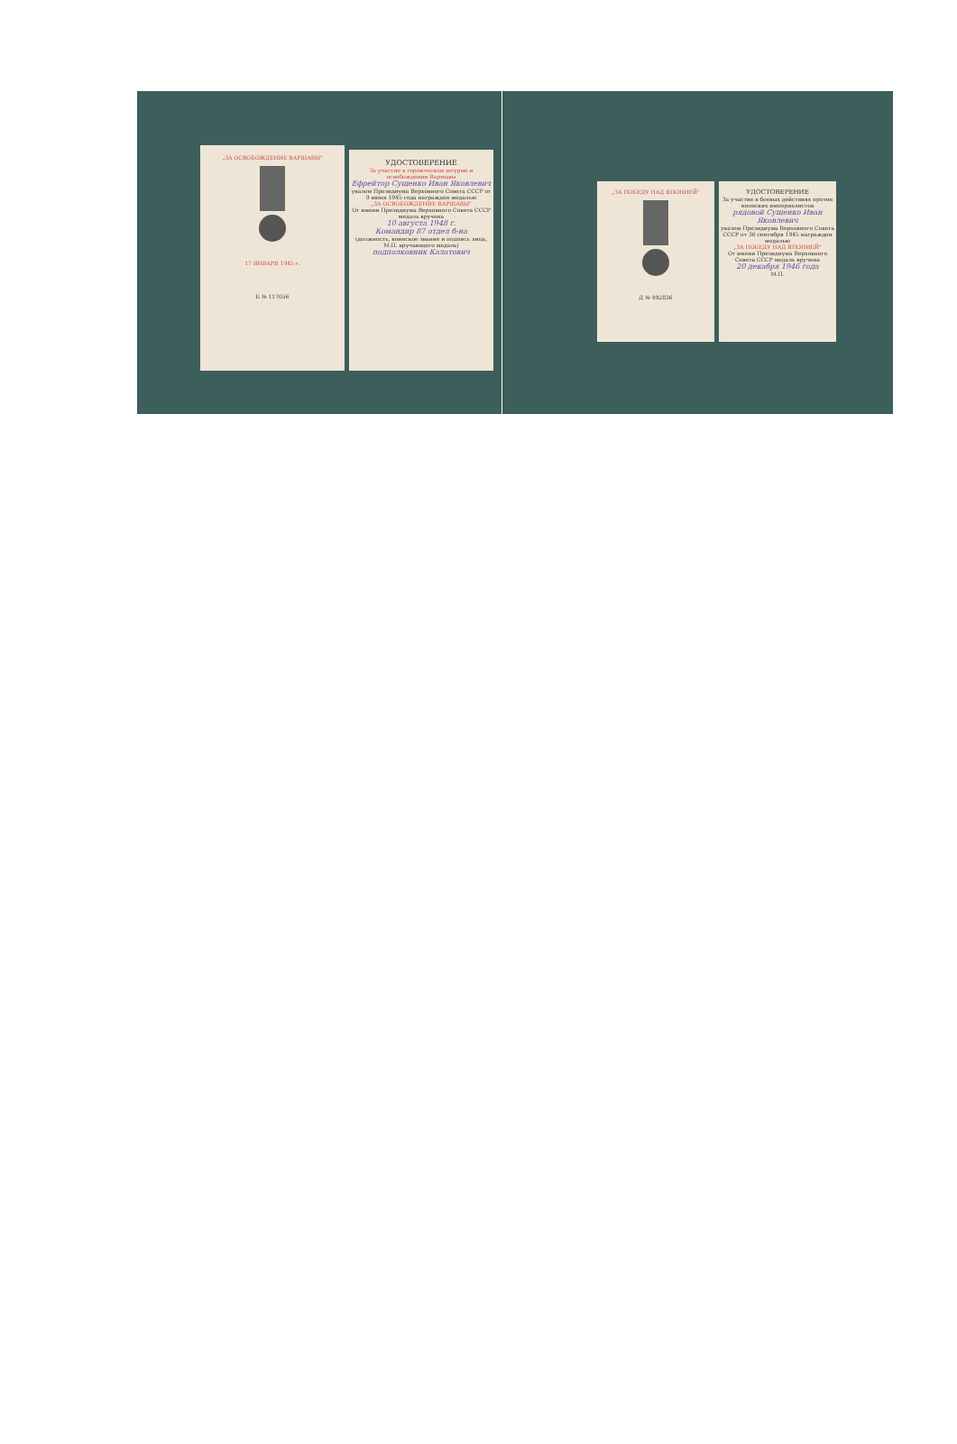„ЗА ОСВОБОЖДЕНИЕ ВАРШАВЫ"
17 ЯНВАРЯ 1945 г.
Б № 117056
УДОСТОВЕРЕНИЕ
За участие в героическом штурме и освобождении Варшавы
Ефрейтор Сущенко Иван Яковлевич
указом Президиума Верховного Совета СССР от 9 июня 1945 года награжден медалью
„ЗА ОСВОБОЖДЕНИЕ ВАРШАВЫ"
От имени Президиума Верховного Совета СССР медаль вручена
10 августа 1948 г.
Командир 87 отдел б-на
(должность, воинское звание и подпись лица, М.П. вручающего медаль)
подполковник Калатович
„ЗА ПОБЕДУ НАД ЯПОНИЕЙ"
Д № 492836
УДОСТОВЕРЕНИЕ
За участие в боевых действиях против японских империалистов
рядовой Сущенко Иван Яковлевич
указом Президиума Верховного Совета СССР от 30 сентября 1945 награжден медалью
„ЗА ПОБЕДУ НАД ЯПОНИЕЙ"
От имени Президиума Верховного Совета СССР медаль вручена
20 декабря 1946 года
М.П.